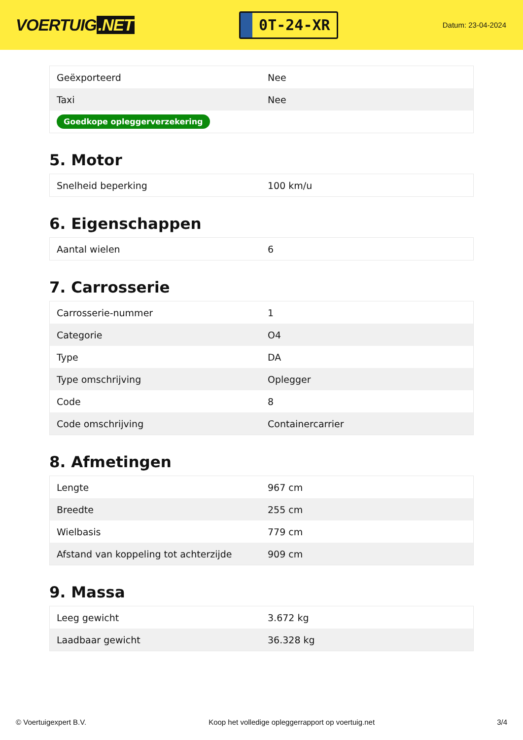VOERTUIG.NET
0T-24-XR
Datum: 23-04-2024
| Geëxporteerd | Nee |
| Taxi | Nee |
| Goedkope opleggerverzekering | |
5. Motor
| Snelheid beperking | 100 km/u |
6. Eigenschappen
| Aantal wielen | 6 |
7. Carrosserie
| Carrosserie-nummer | 1 |
| Categorie | O4 |
| Type | DA |
| Type omschrijving | Oplegger |
| Code | 8 |
| Code omschrijving | Containercarrier |
8. Afmetingen
| Lengte | 967 cm |
| Breedte | 255 cm |
| Wielbasis | 779 cm |
| Afstand van koppeling tot achterzijde | 909 cm |
9. Massa
| Leeg gewicht | 3.672 kg |
| Laadbaar gewicht | 36.328 kg |
© Voertuigexpert B.V. Koop het volledige opleggerrapport op voertuig.net 3/4